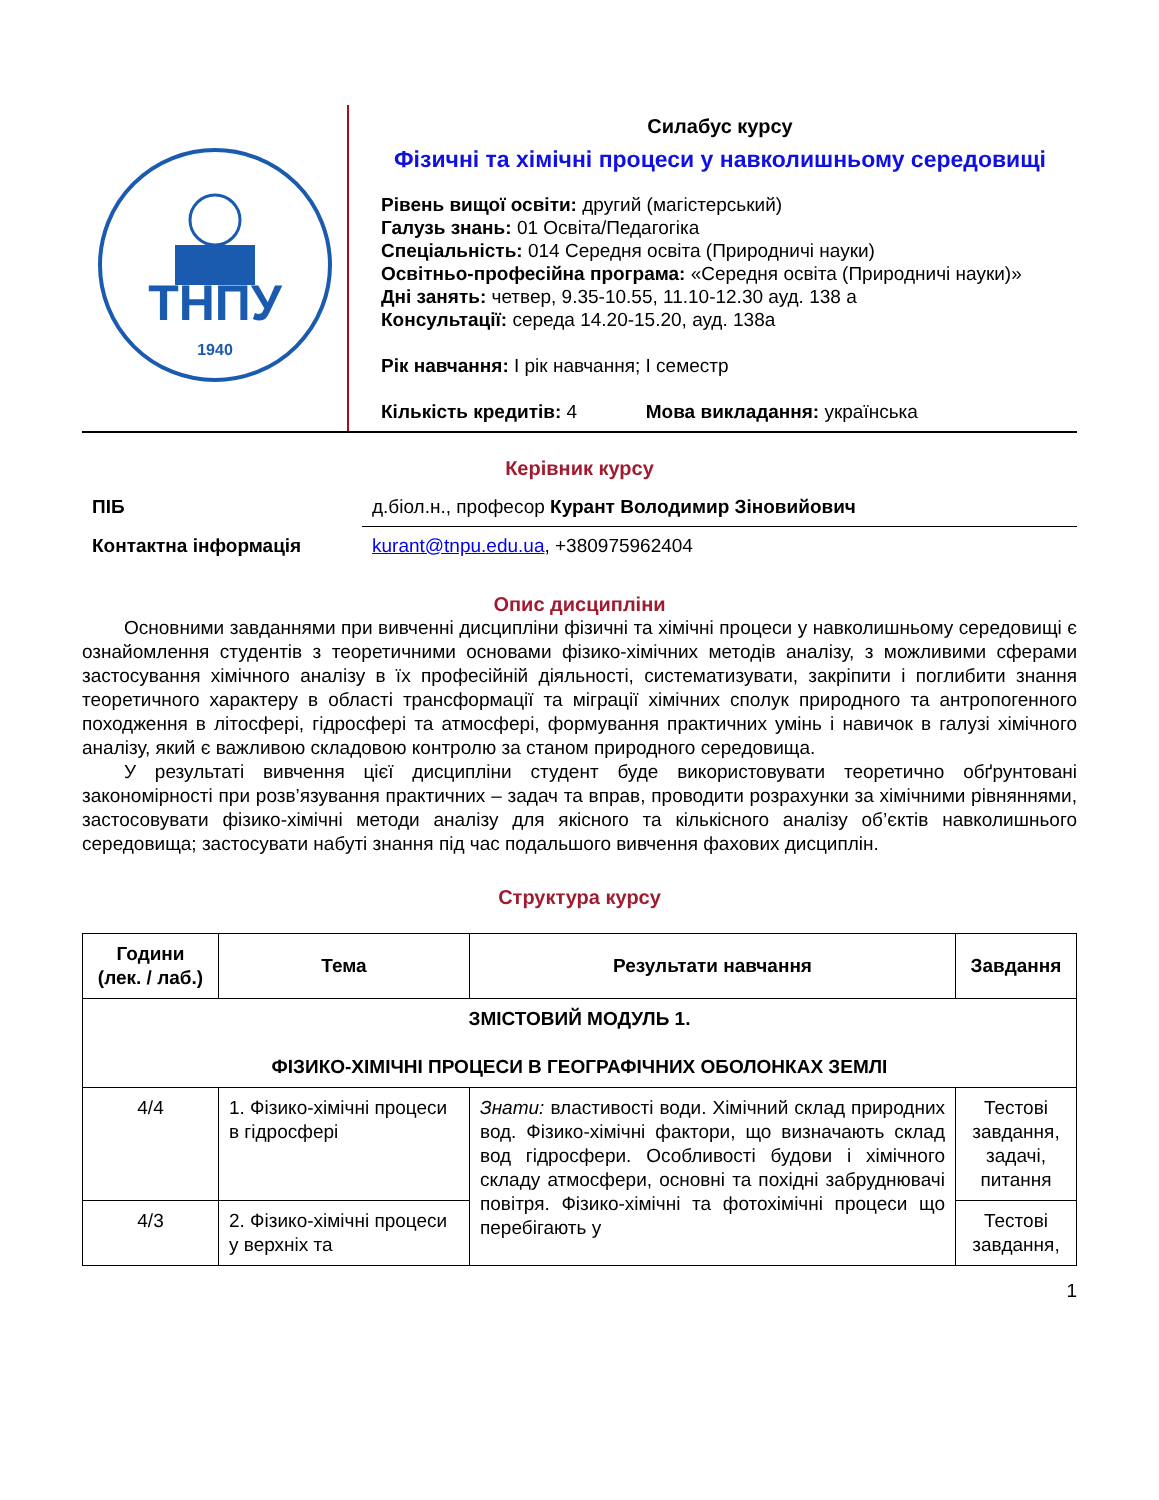ТНПУ
1940
Силабус курсу
Фізичні та хімічні процеси у навколишньому середовищі
Рівень вищої освіти: другий (магістерський)
Галузь знань: 01 Освіта/Педагогіка
Спеціальність: 014 Середня освіта (Природничі науки)
Освітньо-професійна програма: «Середня освіта (Природничі науки)»
Дні занять: четвер, 9.35-10.55, 11.10-12.30 ауд. 138 а
Консультації: середа 14.20-15.20, ауд. 138а
Рік навчання: I рік навчання; I семестр
Кількість кредитів: 4 Мова викладання: українська
Керівник курсу
| ПІБ | д.біол.н., професор Курант Володимир Зіновийович |
| Контактна інформація | kurant@tnpu.edu.ua , +380975962404 |
Опис дисципліни
Основними завданнями при вивченні дисципліни фізичні та хімічні процеси у навколишньому середовищі є ознайомлення студентів з теоретичними основами фізико-хімічних методів аналізу, з можливими сферами застосування хімічного аналізу в їх професійній діяльності, систематизувати, закріпити і поглибити знання теоретичного характеру в області трансформації та міграції хімічних сполук природного та антропогенного походження в літосфері, гідросфері та атмосфері, формування практичних умінь і навичок в галузі хімічного аналізу, який є важливою складовою контролю за станом природного середовища.
У результаті вивчення цієї дисципліни студент буде використовувати теоретично обґрунтовані закономірності при розв’язування практичних – задач та вправ, проводити розрахунки за хімічними рівняннями, застосовувати фізико-хімічні методи аналізу для якісного та кількісного аналізу об’єктів навколишнього середовища; застосувати набуті знання під час подальшого вивчення фахових дисциплін.
Структура курсу
| Години (лек. / лаб.) | Тема | Результати навчання | Завдання |
| --- | --- | --- | --- |
| ЗМІСТОВИЙ МОДУЛЬ 1. ФІЗИКО-ХІМІЧНІ ПРОЦЕСИ В ГЕОГРАФІЧНИХ ОБОЛОНКАХ ЗЕМЛІ | | | |
| 4/4 | 1. Фізико-хімічні процеси в гідросфері | Знати: властивості води. Хімічний склад природних вод. Фізико-хімічні фактори, що визначають склад вод гідросфери. Особливості будови і хімічного складу атмосфери, основні та похідні забруднювачі повітря. Фізико-хімічні та фотохімічні процеси що перебігають у | Тестові завдання, задачі, питання |
| 4/3 | 2. Фізико-хімічні процеси у верхніх та | | Тестові завдання, |
1